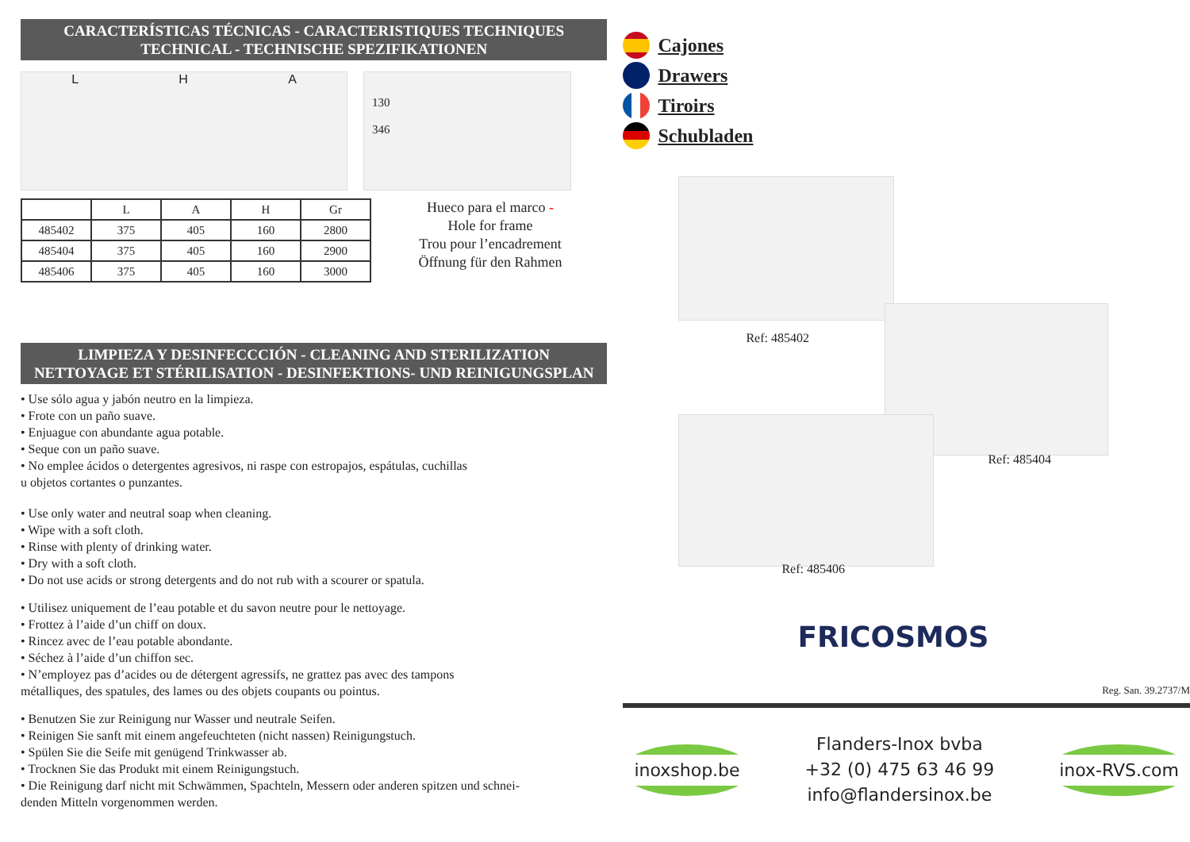CARACTERÍSTICAS TÉCNICAS - CARACTERISTIQUES TECHNIQUES
TECHNICAL - TECHNISCHE SPEZIFIKATIONEN
L H A
130
346
| | L | A | H | Gr |
| --- | --- | --- | --- | --- |
| 485402 | 375 | 405 | 160 | 2800 |
| 485404 | 375 | 405 | 160 | 2900 |
| 485406 | 375 | 405 | 160 | 3000 |
Hueco para el marco -
Hole for frame
Trou pour l’encadrement
Öffnung für den Rahmen
LIMPIEZA Y DESINFECCCIÓN - CLEANING AND STERILIZATION
NETTOYAGE ET STÉRILISATION - DESINFEKTIONS- UND REINIGUNGSPLAN
• Use sólo agua y jabón neutro en la limpieza.
• Frote con un paño suave.
• Enjuague con abundante agua potable.
• Seque con un paño suave.
• No emplee ácidos o detergentes agresivos, ni raspe con estropajos, espátulas, cuchillas
u objetos cortantes o punzantes.
• Use only water and neutral soap when cleaning.
• Wipe with a soft cloth.
• Rinse with plenty of drinking water.
• Dry with a soft cloth.
• Do not use acids or strong detergents and do not rub with a scourer or spatula.
• Utilisez uniquement de l’eau potable et du savon neutre pour le nettoyage.
• Frottez à l’aide d’un chiff on doux.
• Rincez avec de l’eau potable abondante.
• Séchez à l’aide d’un chiffon sec.
• N’employez pas d’acides ou de détergent agressifs, ne grattez pas avec des tampons
métalliques, des spatules, des lames ou des objets coupants ou pointus.
• Benutzen Sie zur Reinigung nur Wasser und neutrale Seifen.
• Reinigen Sie sanft mit einem angefeuchteten (nicht nassen) Reinigungstuch.
• Spülen Sie die Seife mit genügend Trinkwasser ab.
• Trocknen Sie das Produkt mit einem Reinigungstuch.
• Die Reinigung darf nicht mit Schwämmen, Spachteln, Messern oder anderen spitzen und schnei-
denden Mitteln vorgenommen werden.
Cajones
Drawers
Tiroirs
Schubladen
Ref: 485402
Ref: 485404
Ref: 485406
FRICOSMOS
Reg. San. 39.2737/M
inoxshop.be
Flanders-Inox bvba
+32 (0) 475 63 46 99
info@flandersinox.be
inox-RVS.com